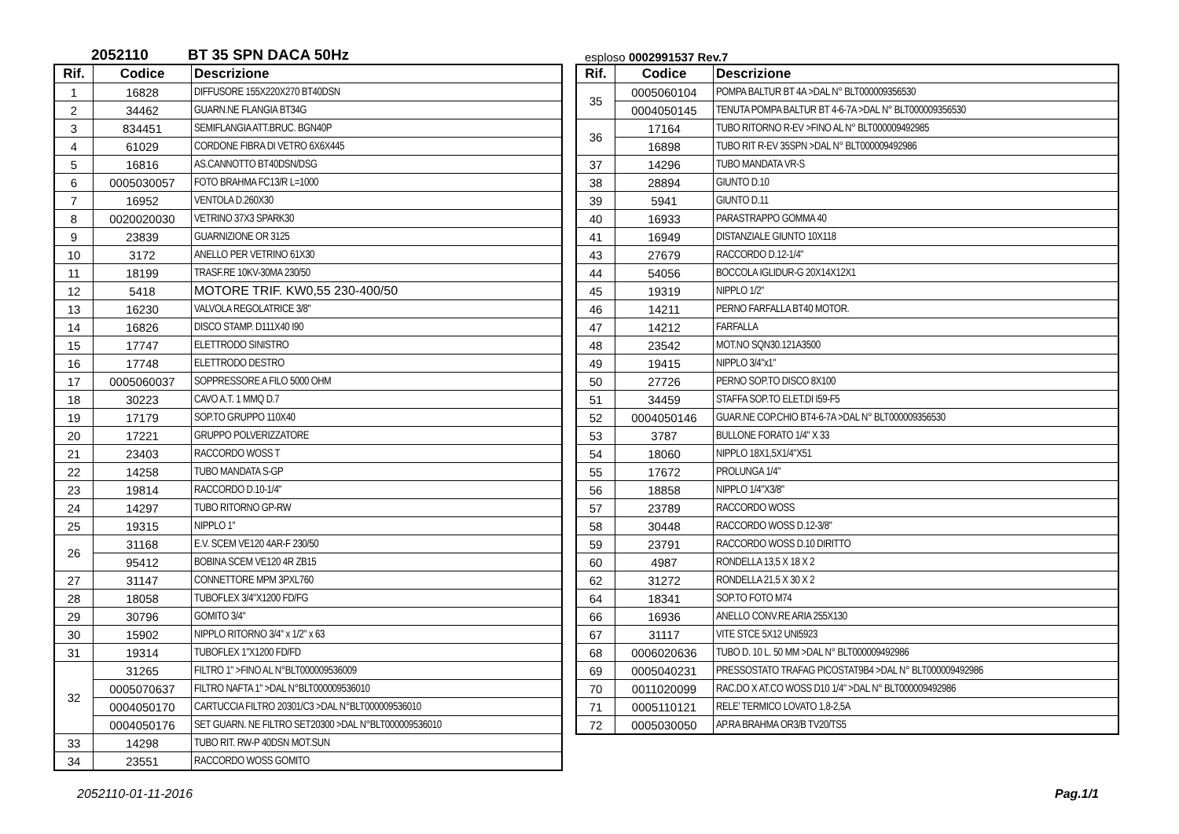2052110 BT 35 SPN DACA 50Hz
| Rif. | Codice | Descrizione |
| --- | --- | --- |
| 1 | 16828 | DIFFUSORE 155X220X270 BT40DSN |
| 2 | 34462 | GUARN.NE FLANGIA BT34G |
| 3 | 834451 | SEMIFLANGIA ATT.BRUC. BGN40P |
| 4 | 61029 | CORDONE FIBRA DI VETRO 6X6X445 |
| 5 | 16816 | AS.CANNOTTO BT40DSN/DSG |
| 6 | 0005030057 | FOTO BRAHMA FC13/R L=1000 |
| 7 | 16952 | VENTOLA D.260X30 |
| 8 | 0020020030 | VETRINO 37X3 SPARK30 |
| 9 | 23839 | GUARNIZIONE OR 3125 |
| 10 | 3172 | ANELLO PER VETRINO 61X30 |
| 11 | 18199 | TRASF.RE 10KV-30MA 230/50 |
| 12 | 5418 | MOTORE TRIF. KW0,55 230-400/50 |
| 13 | 16230 | VALVOLA REGOLATRICE 3/8" |
| 14 | 16826 | DISCO STAMP. D111X40 I90 |
| 15 | 17747 | ELETTRODO SINISTRO |
| 16 | 17748 | ELETTRODO DESTRO |
| 17 | 0005060037 | SOPPRESSORE A FILO 5000 OHM |
| 18 | 30223 | CAVO A.T. 1 MMQ D.7 |
| 19 | 17179 | SOP.TO GRUPPO 110X40 |
| 20 | 17221 | GRUPPO POLVERIZZATORE |
| 21 | 23403 | RACCORDO WOSS T |
| 22 | 14258 | TUBO MANDATA S-GP |
| 23 | 19814 | RACCORDO D.10-1/4" |
| 24 | 14297 | TUBO RITORNO GP-RW |
| 25 | 19315 | NIPPLO 1" |
| 26 | 31168 | E.V. SCEM VE120 4AR-F 230/50 |
| | 95412 | BOBINA SCEM VE120 4R ZB15 |
| 27 | 31147 | CONNETTORE MPM 3PXL760 |
| 28 | 18058 | TUBOFLEX 3/4"X1200 FD/FG |
| 29 | 30796 | GOMITO 3/4" |
| 30 | 15902 | NIPPLO RITORNO 3/4" x 1/2" x 63 |
| 31 | 19314 | TUBOFLEX 1"X1200 FD/FD |
| 32 | 31265 | FILTRO 1" >FINO AL N°BLT000009536009 |
| | 0005070637 | FILTRO NAFTA 1" >DAL N°BLT000009536010 |
| | 0004050170 | CARTUCCIA FILTRO 20301/C3 >DAL N°BLT000009536010 |
| | 0004050176 | SET GUARN. NE FILTRO SET20300 >DAL N°BLT000009536010 |
| 33 | 14298 | TUBO RIT. RW-P 40DSN MOT.SUN |
| 34 | 23551 | RACCORDO WOSS GOMITO |
esploso 0002991537 Rev.7
| Rif. | Codice | Descrizione |
| --- | --- | --- |
| 35 | 0005060104 | POMPA BALTUR BT 4A >DAL N° BLT000009356530 |
| | 0004050145 | TENUTA POMPA BALTUR BT 4-6-7A >DAL N° BLT000009356530 |
| 36 | 17164 | TUBO RITORNO R-EV >FINO AL N° BLT000009492985 |
| | 16898 | TUBO RIT R-EV 35SPN >DAL N° BLT000009492986 |
| 37 | 14296 | TUBO MANDATA VR-S |
| 38 | 28894 | GIUNTO D.10 |
| 39 | 5941 | GIUNTO D.11 |
| 40 | 16933 | PARASTRAPPO GOMMA 40 |
| 41 | 16949 | DISTANZIALE GIUNTO 10X118 |
| 43 | 27679 | RACCORDO D.12-1/4" |
| 44 | 54056 | BOCCOLA IGLIDUR-G 20X14X12X1 |
| 45 | 19319 | NIPPLO 1/2" |
| 46 | 14211 | PERNO FARFALLA BT40 MOTOR. |
| 47 | 14212 | FARFALLA |
| 48 | 23542 | MOT.NO SQN30.121A3500 |
| 49 | 19415 | NIPPLO 3/4"x1" |
| 50 | 27726 | PERNO SOP.TO DISCO 8X100 |
| 51 | 34459 | STAFFA SOP.TO ELET.DI I59-F5 |
| 52 | 0004050146 | GUAR.NE COP.CHIO BT4-6-7A >DAL N° BLT000009356530 |
| 53 | 3787 | BULLONE FORATO 1/4" X 33 |
| 54 | 18060 | NIPPLO 18X1,5X1/4"X51 |
| 55 | 17672 | PROLUNGA 1/4" |
| 56 | 18858 | NIPPLO 1/4"X3/8" |
| 57 | 23789 | RACCORDO WOSS |
| 58 | 30448 | RACCORDO WOSS D.12-3/8" |
| 59 | 23791 | RACCORDO WOSS D.10 DIRITTO |
| 60 | 4987 | RONDELLA 13,5 X 18 X 2 |
| 62 | 31272 | RONDELLA 21,5 X 30 X 2 |
| 64 | 18341 | SOP.TO FOTO M74 |
| 66 | 16936 | ANELLO CONV.RE ARIA 255X130 |
| 67 | 31117 | VITE STCE 5X12 UNI5923 |
| 68 | 0006020636 | TUBO D. 10 L. 50 MM >DAL N° BLT000009492986 |
| 69 | 0005040231 | PRESSOSTATO TRAFAG PICOSTAT9B4 >DAL N° BLT000009492986 |
| 70 | 0011020099 | RAC.DO X AT.CO WOSS D10 1/4" >DAL N° BLT000009492986 |
| 71 | 0005110121 | RELE' TERMICO LOVATO 1,8-2,5A |
| 72 | 0005030050 | AP.RA BRAHMA OR3/B TV20/TS5 |
2052110-01-11-2016 Pag.1/1